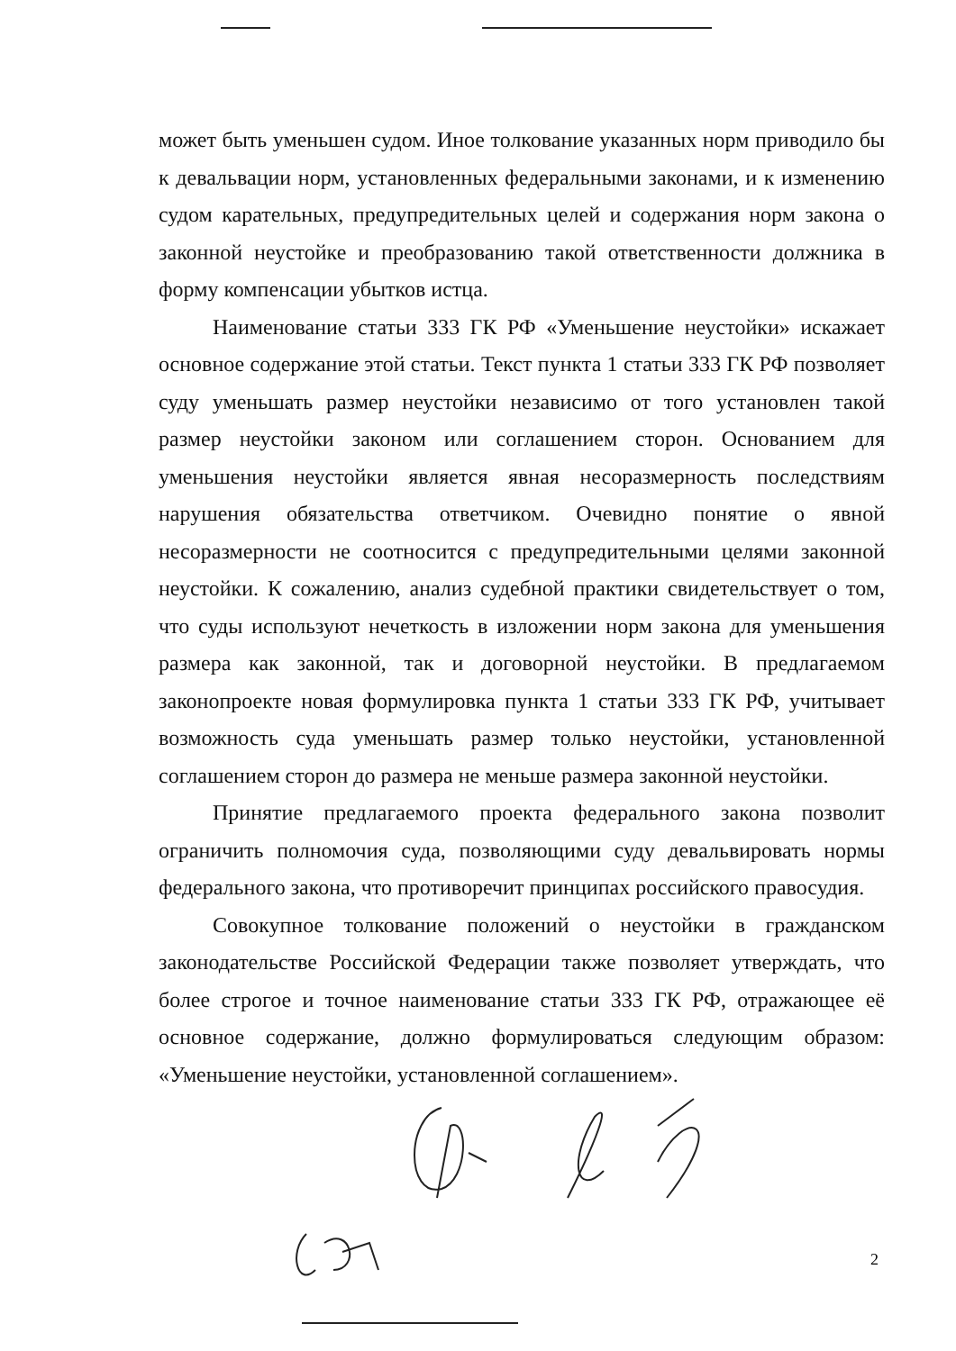может быть уменьшен судом. Иное толкование указанных норм приводило бы к девальвации норм, установленных федеральными законами, и к изменению судом карательных, предупредительных целей и содержания норм закона о законной неустойке и преобразованию такой ответственности должника в форму компенсации убытков истца.
Наименование статьи 333 ГК РФ «Уменьшение неустойки» искажает основное содержание этой статьи. Текст пункта 1 статьи 333 ГК РФ позволяет суду уменьшать размер неустойки независимо от того установлен такой размер неустойки законом или соглашением сторон. Основанием для уменьшения неустойки является явная несоразмерность последствиям нарушения обязательства ответчиком. Очевидно понятие о явной несоразмерности не соотносится с предупредительными целями законной неустойки. К сожалению, анализ судебной практики свидетельствует о том, что суды используют нечеткость в изложении норм закона для уменьшения размера как законной, так и договорной неустойки. В предлагаемом законопроекте новая формулировка пункта 1 статьи 333 ГК РФ, учитывает возможность суда уменьшать размер только неустойки, установленной соглашением сторон до размера не меньше размера законной неустойки.
Принятие предлагаемого проекта федерального закона позволит ограничить полномочия суда, позволяющими суду девальвировать нормы федерального закона, что противоречит принципах российского правосудия.
Совокупное толкование положений о неустойки в гражданском законодательстве Российской Федерации также позволяет утверждать, что более строгое и точное наименование статьи 333 ГК РФ, отражающее её основное содержание, должно формулироваться следующим образом: «Уменьшение неустойки, установленной соглашением».
2